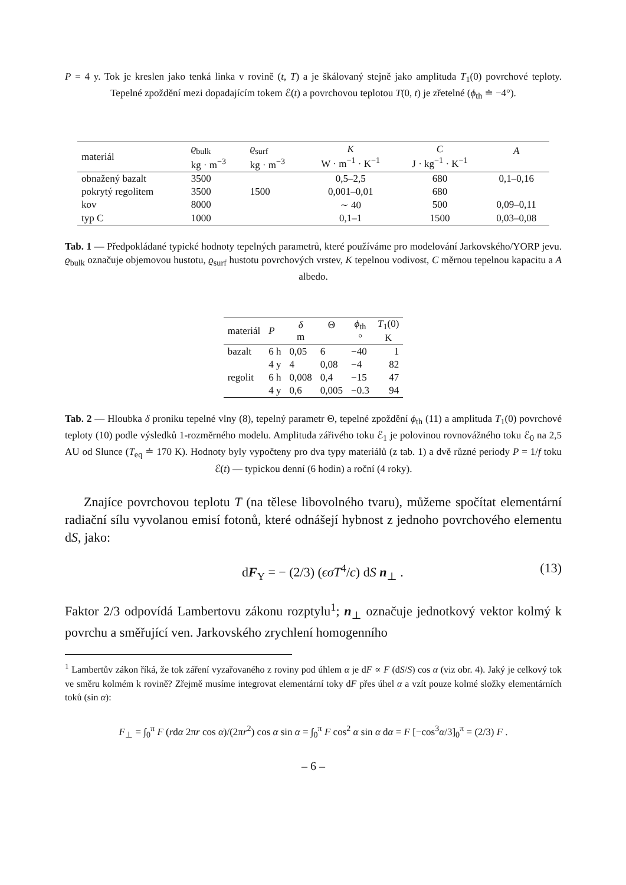P = 4 y. Tok je kreslen jako tenká linka v rovině (t, T) a je škálovaný stejně jako amplituda T<sub>1</sub>(0) povrchové teploty. Tepelné zpoždění mezi dopadajícím tokem ℰ(t) a povrchovou teplotou T(0, t) je zřetelné (ϕ<sub>th</sub> ≐ −4°).
| materiál | ϱ<sub>bulk</sub> kg · m<sup>−3</sup> | ϱ<sub>surf</sub> kg · m<sup>−3</sup> | K W · m<sup>−1</sup> · K<sup>−1</sup> | C J · kg<sup>−1</sup> · K<sup>−1</sup> | A |
| obnažený bazalt | 3500 | | 0,5–2,5 | 680 | 0,1–0,16 |
| pokrytý regolitem | 3500 | 1500 | 0,001–0,01 | 680 | |
| kov | 8000 | | ∼ 40 | 500 | 0,09–0,11 |
| typ C | 1000 | | 0,1–1 | 1500 | 0,03–0,08 |
Tab. 1 — Předpokládané typické hodnoty tepelných parametrů, které používáme pro modelování Jarkovského/YORP jevu. ϱ<sub>bulk</sub> označuje objemovou hustotu, ϱ<sub>surf</sub> hustotu povrchových vrstev, K tepelnou vodivost, C měrnou tepelnou kapacitu a A albedo.
| materiál | P | δ m | Θ | ϕ<sub>th</sub> ° | T<sub>1</sub>(0) K |
| bazalt | 6 h | 0,05 | 6 | −40 | 1 |
| | 4 y | 4 | 0,08 | −4 | 82 |
| regolit | 6 h | 0,008 | 0,4 | −15 | 47 |
| | 4 y | 0,6 | 0,005 | −0.3 | 94 |
Tab. 2 — Hloubka δ proniku tepelné vlny (8), tepelný parametr Θ, tepelné zpoždění ϕ<sub>th</sub> (11) a amplituda T<sub>1</sub>(0) povrchové teploty (10) podle výsledků 1-rozměrného modelu. Amplituda zářivého toku ℰ<sub>1</sub> je polovinou rovnovážného toku ℰ<sub>0</sub> na 2,5 AU od Slunce (T<sub>eq</sub> ≐ 170 K). Hodnoty byly vypočteny pro dva typy materiálů (z tab. 1) a dvě různé periody P = 1/f toku ℰ(t) — typickou denní (6 hodin) a roční (4 roky).
Znajíce povrchovou teplotu T (na tělese libovolného tvaru), můžeme spočítat elementární radiační sílu vyvolanou emisí fotonů, které odnášejí hybnost z jednoho povrchového elementu dS, jako:
dF<sub>Y</sub> = − (2/3) (ϵσT<sup>4</sup>/c) dS n<sub>⊥</sub> . (13)
Faktor 2/3 odpovídá Lambertovu zákonu rozptylu<sup>1</sup>; n<sub>⊥</sub> označuje jednotkový vektor kolmý k povrchu a směřující ven. Jarkovského zrychlení homogenního
<sup>1</sup> Lambertův zákon říká, že tok záření vyzařovaného z roviny pod úhlem α je dF ∝ F (dS/S) cos α (viz obr. 4). Jaký je celkový tok ve směru kolmém k rovině? Zřejmě musíme integrovat elementární toky dF přes úhel α a vzít pouze kolmé složky elementárních toků (sin α):
F<sub>⊥</sub> = ∫<sub>0</sub><sup>π</sup> F (rdα 2πr cos α)/(2πr<sup>2</sup>) cos α sin α = ∫<sub>0</sub><sup>π</sup> F cos<sup>2</sup> α sin α dα = F [−cos<sup>3</sup>α/3]<sub>0</sub><sup>π</sup> = (2/3) F .
– 6 –